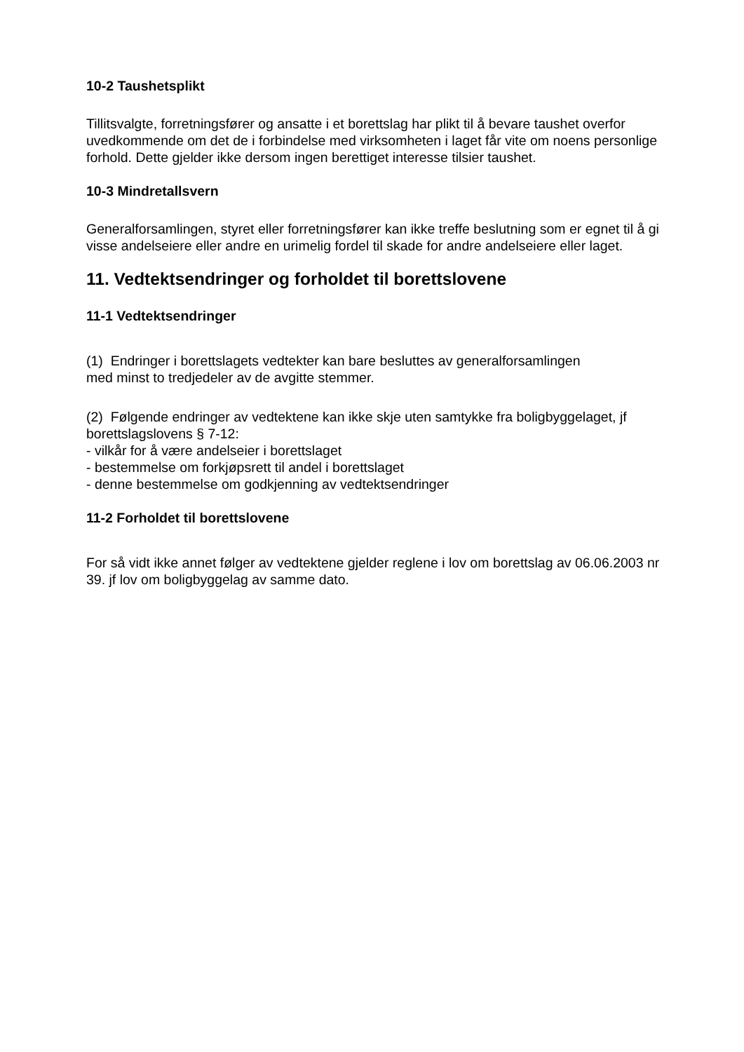10-2 Taushetsplikt
Tillitsvalgte, forretningsfører og ansatte i et borettslag har plikt til å bevare taushet overfor uvedkommende om det de i forbindelse med virksomheten i laget får vite om noens personlige forhold. Dette gjelder ikke dersom ingen berettiget interesse tilsier taushet.
10-3 Mindretallsvern
Generalforsamlingen, styret eller forretningsfører kan ikke treffe beslutning som er egnet til å gi visse andelseiere eller andre en urimelig fordel til skade for andre andelseiere eller laget.
11. Vedtektsendringer og forholdet til borettslovene
11-1 Vedtektsendringer
(1) Endringer i borettslagets vedtekter kan bare besluttes av generalforsamlingen
med minst to tredjedeler av de avgitte stemmer.
(2) Følgende endringer av vedtektene kan ikke skje uten samtykke fra boligbyggelaget, jf borettslagslovens § 7-12:
- vilkår for å være andelseier i borettslaget
- bestemmelse om forkjøpsrett til andel i borettslaget
- denne bestemmelse om godkjenning av vedtektsendringer
11-2 Forholdet til borettslovene
For så vidt ikke annet følger av vedtektene gjelder reglene i lov om borettslag av 06.06.2003 nr 39. jf lov om boligbyggelag av samme dato.